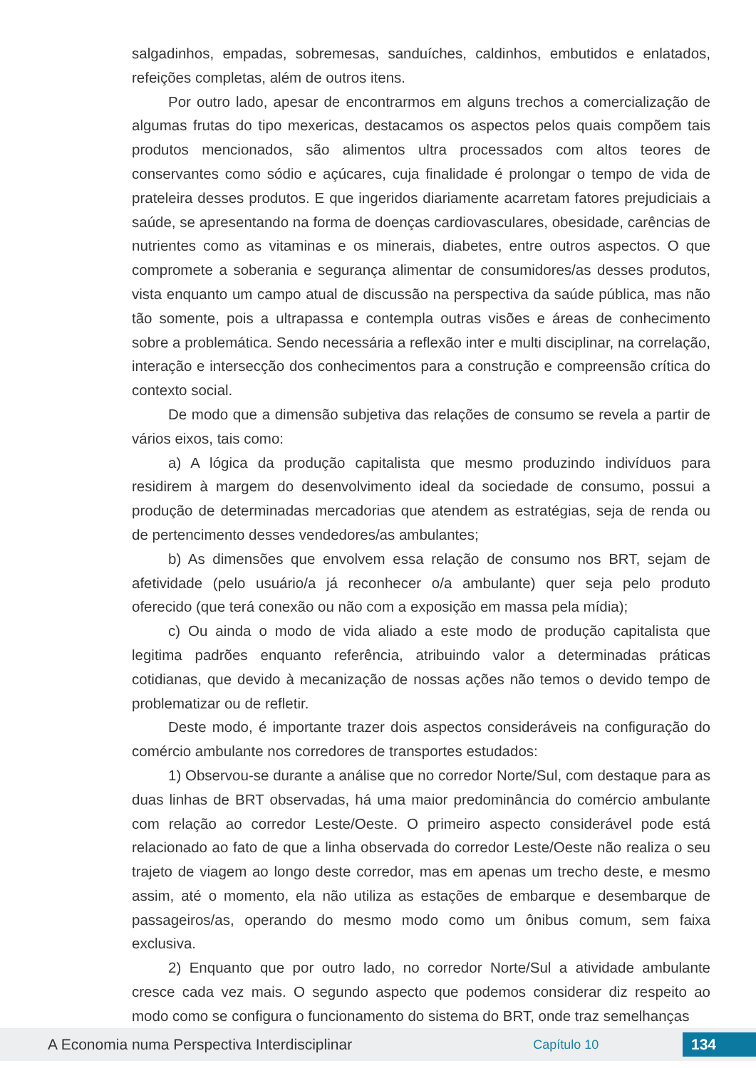salgadinhos, empadas, sobremesas, sanduíches, caldinhos, embutidos e enlatados, refeições completas, além de outros itens.
Por outro lado, apesar de encontrarmos em alguns trechos a comercialização de algumas frutas do tipo mexericas, destacamos os aspectos pelos quais compõem tais produtos mencionados, são alimentos ultra processados com altos teores de conservantes como sódio e açúcares, cuja finalidade é prolongar o tempo de vida de prateleira desses produtos. E que ingeridos diariamente acarretam fatores prejudiciais a saúde, se apresentando na forma de doenças cardiovasculares, obesidade, carências de nutrientes como as vitaminas e os minerais, diabetes, entre outros aspectos. O que compromete a soberania e segurança alimentar de consumidores/as desses produtos, vista enquanto um campo atual de discussão na perspectiva da saúde pública, mas não tão somente, pois a ultrapassa e contempla outras visões e áreas de conhecimento sobre a problemática. Sendo necessária a reflexão inter e multi disciplinar, na correlação, interação e intersecção dos conhecimentos para a construção e compreensão crítica do contexto social.
De modo que a dimensão subjetiva das relações de consumo se revela a partir de vários eixos, tais como:
a) A lógica da produção capitalista que mesmo produzindo indivíduos para residirem à margem do desenvolvimento ideal da sociedade de consumo, possui a produção de determinadas mercadorias que atendem as estratégias, seja de renda ou de pertencimento desses vendedores/as ambulantes;
b) As dimensões que envolvem essa relação de consumo nos BRT, sejam de afetividade (pelo usuário/a já reconhecer o/a ambulante) quer seja pelo produto oferecido (que terá conexão ou não com a exposição em massa pela mídia);
c) Ou ainda o modo de vida aliado a este modo de produção capitalista que legitima padrões enquanto referência, atribuindo valor a determinadas práticas cotidianas, que devido à mecanização de nossas ações não temos o devido tempo de problematizar ou de refletir.
Deste modo, é importante trazer dois aspectos consideráveis na configuração do comércio ambulante nos corredores de transportes estudados:
1) Observou-se durante a análise que no corredor Norte/Sul, com destaque para as duas linhas de BRT observadas, há uma maior predominância do comércio ambulante com relação ao corredor Leste/Oeste. O primeiro aspecto considerável pode está relacionado ao fato de que a linha observada do corredor Leste/Oeste não realiza o seu trajeto de viagem ao longo deste corredor, mas em apenas um trecho deste, e mesmo assim, até o momento, ela não utiliza as estações de embarque e desembarque de passageiros/as, operando do mesmo modo como um ônibus comum, sem faixa exclusiva.
2) Enquanto que por outro lado, no corredor Norte/Sul a atividade ambulante cresce cada vez mais. O segundo aspecto que podemos considerar diz respeito ao modo como se configura o funcionamento do sistema do BRT, onde traz semelhanças
A Economia numa Perspectiva Interdisciplinar Capítulo 10 134